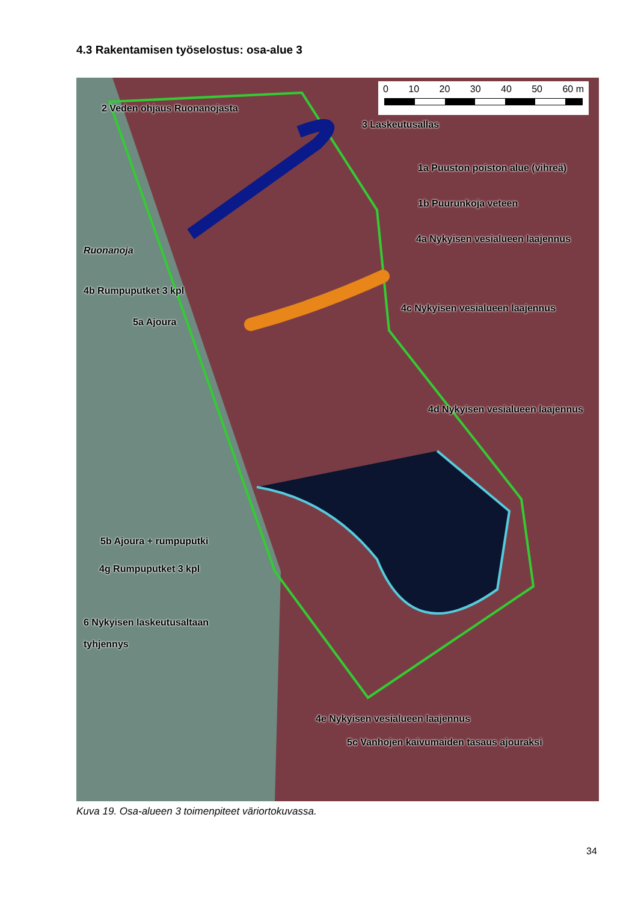4.3 Rakentamisen työselostus: osa-alue 3
0 10 20 30 40 50 60 m
2 Veden ohjaus Ruonanojasta
3 Laskeutusallas
1a Puuston poiston alue (vihreä)
1b Puurunkoja veteen
4a Nykyisen vesialueen laajennus
Ruonanoja
4b Rumpuputket 3 kpl
4c Nykyisen vesialueen laajennus
5a Ajoura
4d Nykyisen vesialueen laajennus
5b Ajoura + rumpuputki
4g Rumpuputket 3 kpl
6 Nykyisen laskeutusaltaan
tyhjennys
4e Nykyisen vesialueen laajennus
5c Vanhojen kaivumaiden tasaus ajouraksi
Kuva 19. Osa-alueen 3 toimenpiteet väriortokuvassa.
34